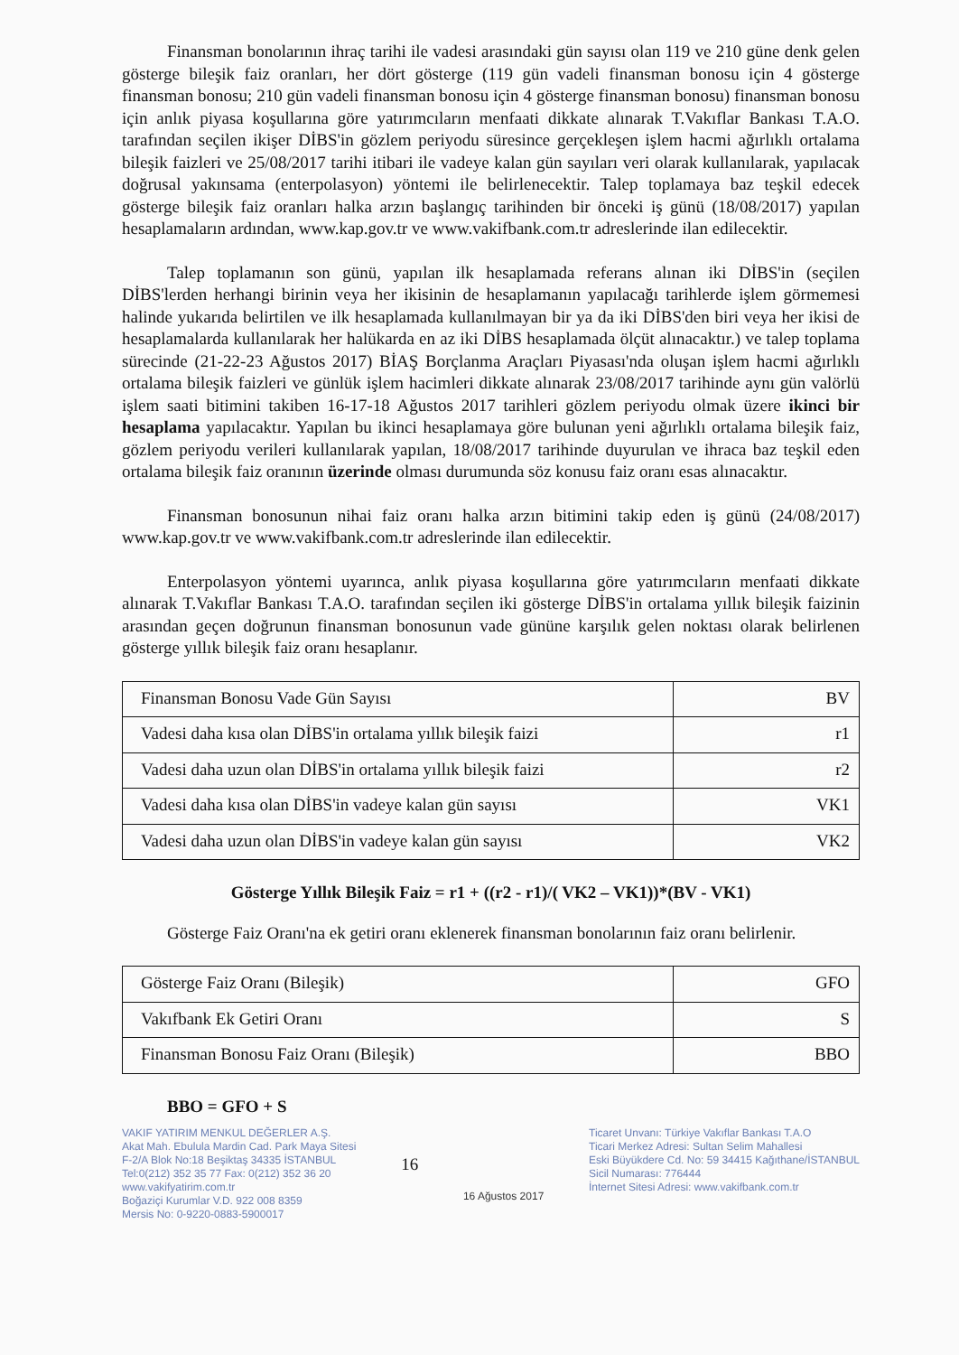Finansman bonolarının ihraç tarihi ile vadesi arasındaki gün sayısı olan 119 ve 210 güne denk gelen gösterge bileşik faiz oranları, her dört gösterge (119 gün vadeli finansman bonosu için 4 gösterge finansman bonosu; 210 gün vadeli finansman bonosu için 4 gösterge finansman bonosu) finansman bonosu için anlık piyasa koşullarına göre yatırımcıların menfaati dikkate alınarak T.Vakıflar Bankası T.A.O. tarafından seçilen ikişer DİBS'in gözlem periyodu süresince gerçekleşen işlem hacmi ağırlıklı ortalama bileşik faizleri ve 25/08/2017 tarihi itibari ile vadeye kalan gün sayıları veri olarak kullanılarak, yapılacak doğrusal yakınsama (enterpolasyon) yöntemi ile belirlenecektir. Talep toplamaya baz teşkil edecek gösterge bileşik faiz oranları halka arzın başlangıç tarihinden bir önceki iş günü (18/08/2017) yapılan hesaplamaların ardından, www.kap.gov.tr ve www.vakifbank.com.tr adreslerinde ilan edilecektir.
Talep toplamanın son günü, yapılan ilk hesaplamada referans alınan iki DİBS'in (seçilen DİBS'lerden herhangi birinin veya her ikisinin de hesaplamanın yapılacağı tarihlerde işlem görmemesi halinde yukarıda belirtilen ve ilk hesaplamada kullanılmayan bir ya da iki DİBS'den biri veya her ikisi de hesaplamalarda kullanılarak her halükarda en az iki DİBS hesaplamada ölçüt alınacaktır.) ve talep toplama sürecinde (21-22-23 Ağustos 2017) BİAŞ Borçlanma Araçları Piyasası'nda oluşan işlem hacmi ağırlıklı ortalama bileşik faizleri ve günlük işlem hacimleri dikkate alınarak 23/08/2017 tarihinde aynı gün valörlü işlem saati bitimini takiben 16-17-18 Ağustos 2017 tarihleri gözlem periyodu olmak üzere ikinci bir hesaplama yapılacaktır. Yapılan bu ikinci hesaplamaya göre bulunan yeni ağırlıklı ortalama bileşik faiz, gözlem periyodu verileri kullanılarak yapılan, 18/08/2017 tarihinde duyurulan ve ihraca baz teşkil eden ortalama bileşik faiz oranının üzerinde olması durumunda söz konusu faiz oranı esas alınacaktır.
Finansman bonosunun nihai faiz oranı halka arzın bitimini takip eden iş günü (24/08/2017) www.kap.gov.tr ve www.vakifbank.com.tr adreslerinde ilan edilecektir.
Enterpolasyon yöntemi uyarınca, anlık piyasa koşullarına göre yatırımcıların menfaati dikkate alınarak T.Vakıflar Bankası T.A.O. tarafından seçilen iki gösterge DİBS'in ortalama yıllık bileşik faizinin arasından geçen doğrunun finansman bonosunun vade gününe karşılık gelen noktası olarak belirlenen gösterge yıllık bileşik faiz oranı hesaplanır.
| Finansman Bonosu Vade Gün Sayısı | BV |
| Vadesi daha kısa olan DİBS'in ortalama yıllık bileşik faizi | r1 |
| Vadesi daha uzun olan DİBS'in ortalama yıllık bileşik faizi | r2 |
| Vadesi daha kısa olan DİBS'in vadeye kalan gün sayısı | VK1 |
| Vadesi daha uzun olan DİBS'in vadeye kalan gün sayısı | VK2 |
Gösterge Yıllık Bileşik Faiz = r1 + ((r2 - r1)/( VK2 – VK1))*(BV - VK1)
Gösterge Faiz Oranı'na ek getiri oranı eklenerek finansman bonolarının faiz oranı belirlenir.
| Gösterge Faiz Oranı (Bileşik) | GFO |
| Vakıfbank Ek Getiri Oranı | S |
| Finansman Bonosu Faiz Oranı (Bileşik) | BBO |
BBO = GFO + S
VAKIF YATIRIM MENKUL DEĞERLER A.Ş.
Akat Mah. Ebulula Mardin Cad. Park Maya Sitesi
F-2/A Blok No:18 Beşiktaş 34335 İSTANBUL
Tel:0(212) 352 35 77 Fax: 0(212) 352 36 20
www.vakifyatirim.com.tr
Boğaziçi Kurumlar V.D. 922 008 8359
Mersis No: 0-9220-0883-5900017
16
16 Ağustos 2017
Ticaret Unvanı: Türkiye Vakıflar Bankası T.A.O
Ticari Merkez Adresi: Sultan Selim Mahallesi
Eski Büyükdere Cd. No: 59 34415 Kağıthane/İSTANBUL
Sicil Numarası: 776444
İnternet Sitesi Adresi: www.vakifbank.com.tr